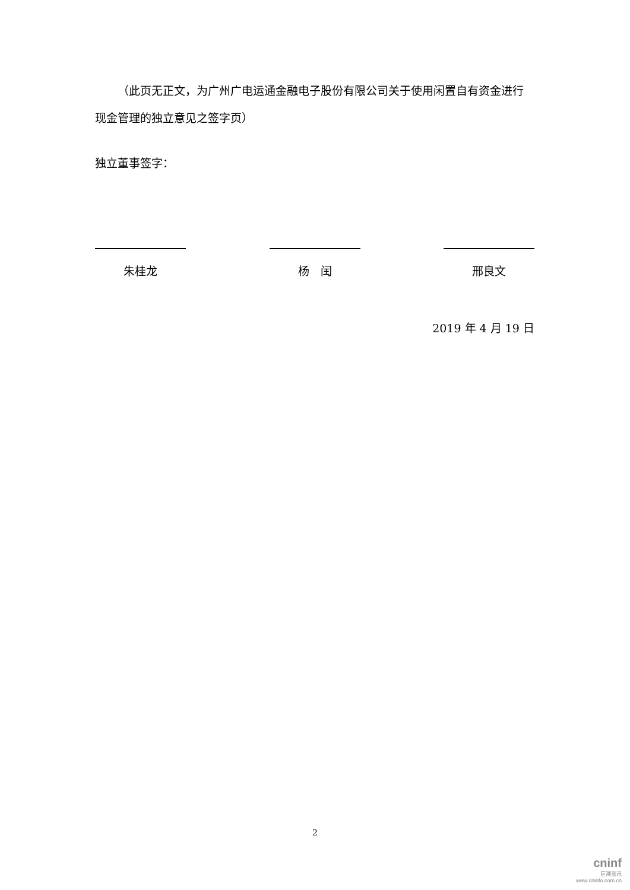（此页无正文，为广州广电运通金融电子股份有限公司关于使用闲置自有资金进行现金管理的独立意见之签字页）
独立董事签字：
朱桂龙 杨　闰 邢良文
2019 年 4 月 19 日
2
cninf
巨潮资讯
www.cninfo.com.cn